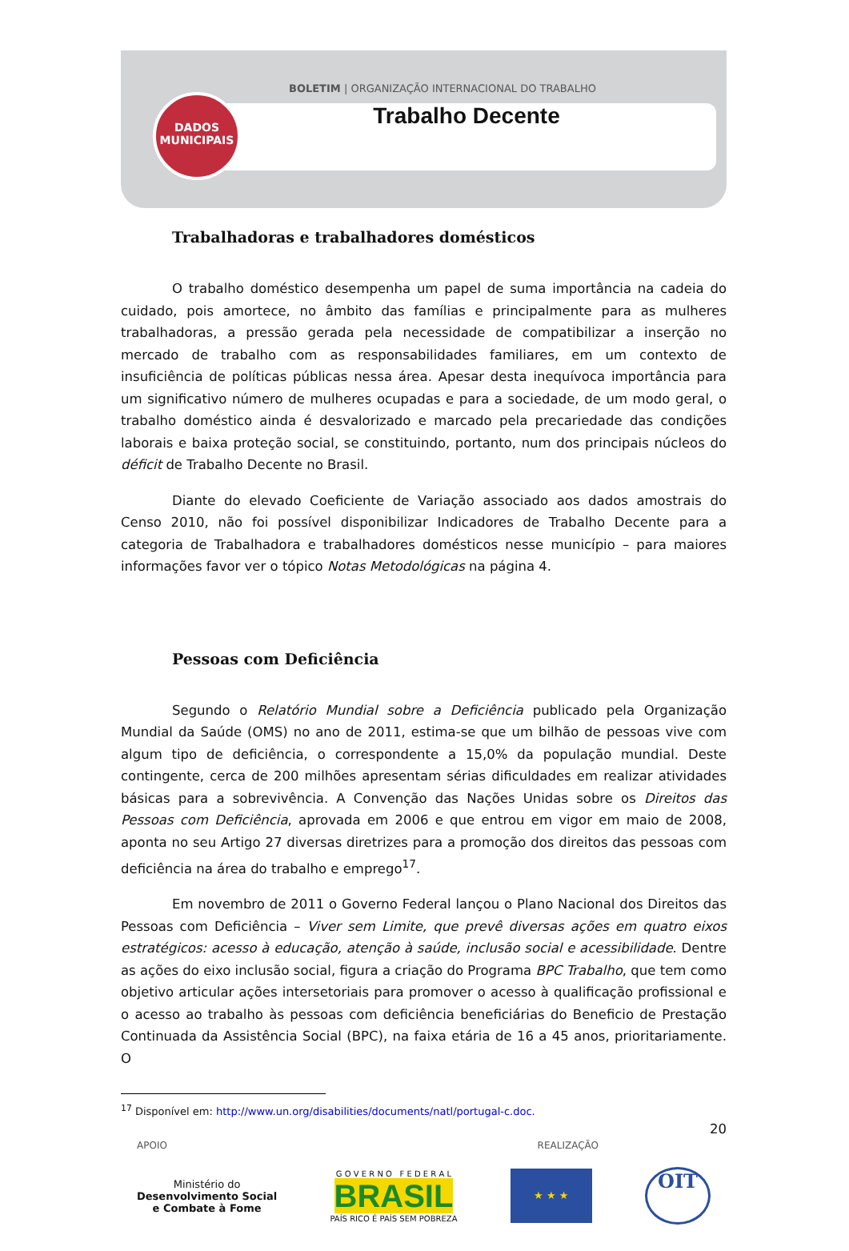BOLETIM | ORGANIZAÇÃO INTERNACIONAL DO TRABALHO
Trabalho Decente
DADOS
MUNICIPAIS
Trabalhadoras e trabalhadores domésticos
O trabalho doméstico desempenha um papel de suma importância na cadeia do cuidado, pois amortece, no âmbito das famílias e principalmente para as mulheres trabalhadoras, a pressão gerada pela necessidade de compatibilizar a inserção no mercado de trabalho com as responsabilidades familiares, em um contexto de insuficiência de políticas públicas nessa área. Apesar desta inequívoca importância para um significativo número de mulheres ocupadas e para a sociedade, de um modo geral, o trabalho doméstico ainda é desvalorizado e marcado pela precariedade das condições laborais e baixa proteção social, se constituindo, portanto, num dos principais núcleos do déficit de Trabalho Decente no Brasil.
Diante do elevado Coeficiente de Variação associado aos dados amostrais do Censo 2010, não foi possível disponibilizar Indicadores de Trabalho Decente para a categoria de Trabalhadora e trabalhadores domésticos nesse município – para maiores informações favor ver o tópico Notas Metodológicas na página 4.
Pessoas com Deficiência
Segundo o Relatório Mundial sobre a Deficiência publicado pela Organização Mundial da Saúde (OMS) no ano de 2011, estima-se que um bilhão de pessoas vive com algum tipo de deficiência, o correspondente a 15,0% da população mundial. Deste contingente, cerca de 200 milhões apresentam sérias dificuldades em realizar atividades básicas para a sobrevivência. A Convenção das Nações Unidas sobre os Direitos das Pessoas com Deficiência, aprovada em 2006 e que entrou em vigor em maio de 2008, aponta no seu Artigo 27 diversas diretrizes para a promoção dos direitos das pessoas com deficiência na área do trabalho e emprego<sup>17</sup>.
Em novembro de 2011 o Governo Federal lançou o Plano Nacional dos Direitos das Pessoas com Deficiência – Viver sem Limite, que prevê diversas ações em quatro eixos estratégicos: acesso à educação, atenção à saúde, inclusão social e acessibilidade. Dentre as ações do eixo inclusão social, figura a criação do Programa BPC Trabalho, que tem como objetivo articular ações intersetoriais para promover o acesso à qualificação profissional e o acesso ao trabalho às pessoas com deficiência beneficiárias do Beneficio de Prestação Continuada da Assistência Social (BPC), na faixa etária de 16 a 45 anos, prioritariamente. O
<sup>17</sup> Disponível em: http://www.un.org/disabilities/documents/natl/portugal-c.doc.
20
APOIO REALIZAÇÃO
Ministério do
Desenvolvimento Social
e Combate à Fome
G O V E R N O F E D E R A L
BRASIL
PAÍS RICO É PAÍS SEM POBREZA
★ ★ ★
OIT